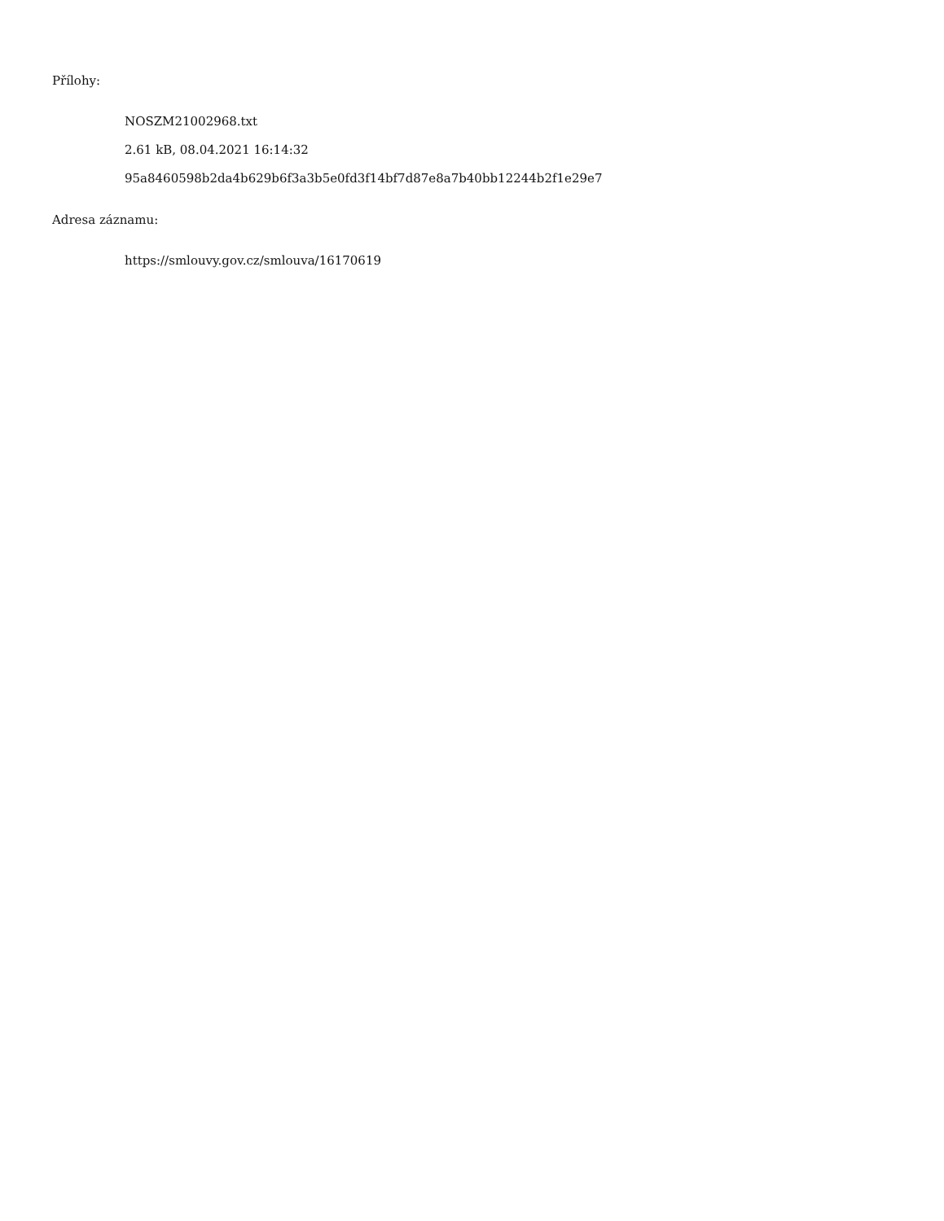Přílohy:
NOSZM21002968.txt
2.61 kB, 08.04.2021 16:14:32
95a8460598b2da4b629b6f3a3b5e0fd3f14bf7d87e8a7b40bb12244b2f1e29e7
Adresa záznamu:
https://smlouvy.gov.cz/smlouva/16170619